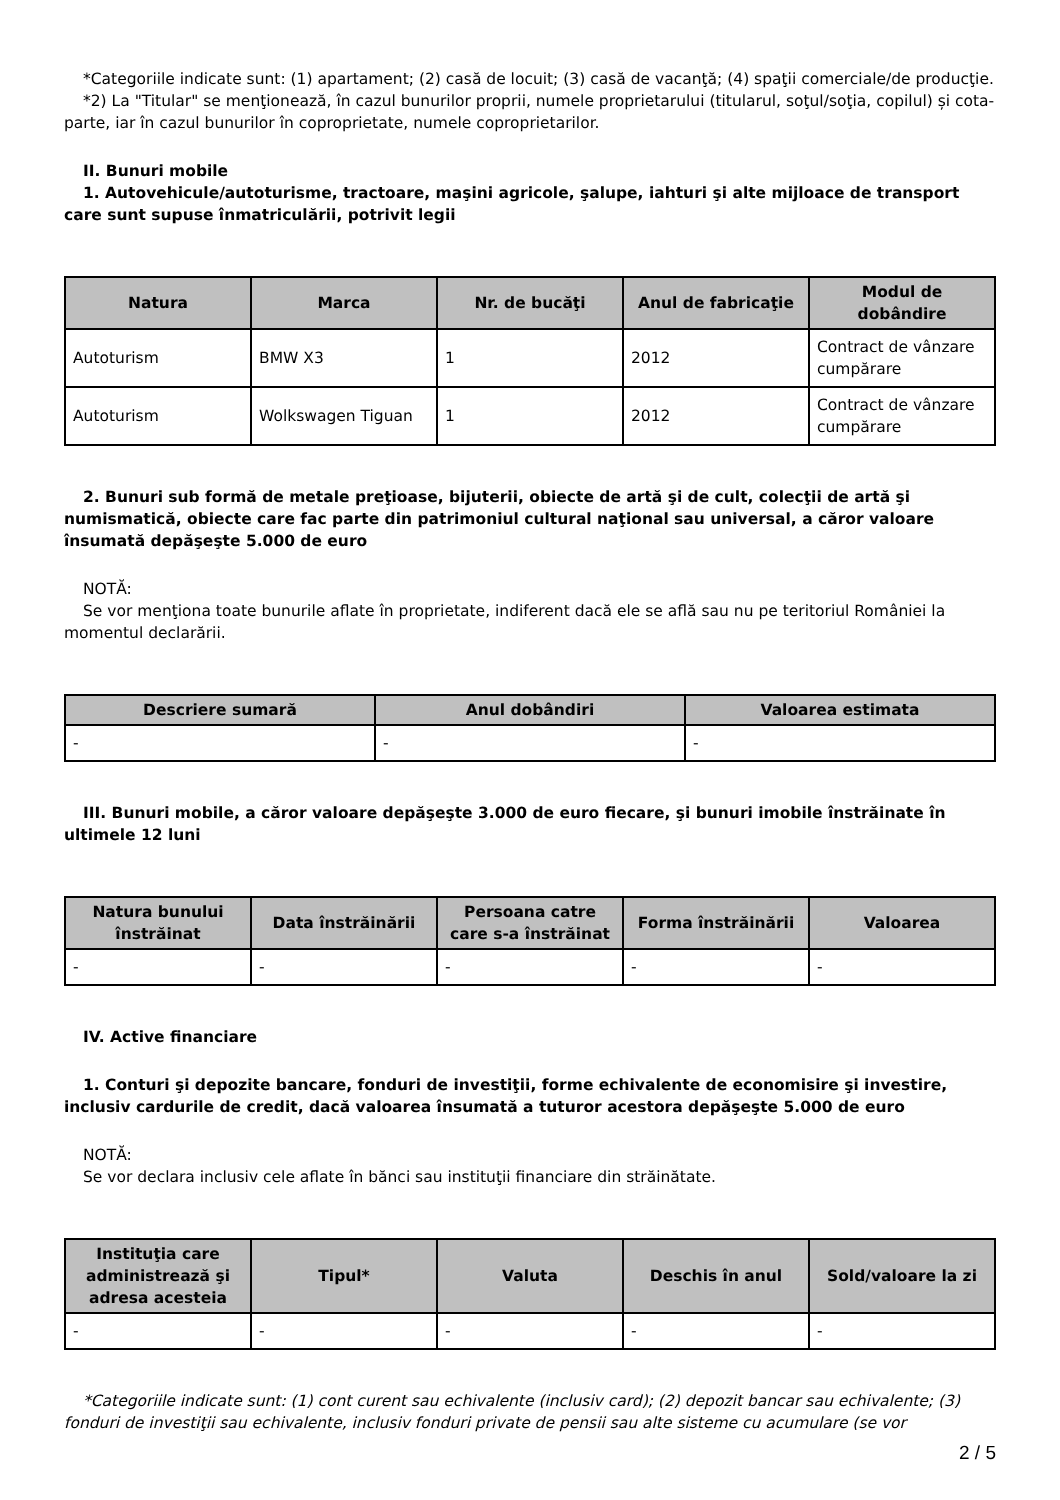*Categoriile indicate sunt: (1) apartament; (2) casă de locuit; (3) casă de vacanţă; (4) spaţii comerciale/de producţie.
*2) La "Titular" se menţionează, în cazul bunurilor proprii, numele proprietarului (titularul, soţul/soţia, copilul) și cota-parte, iar în cazul bunurilor în coproprietate, numele coproprietarilor.
II. Bunuri mobile
1. Autovehicule/autoturisme, tractoare, maşini agricole, şalupe, iahturi şi alte mijloace de transport care sunt supuse înmatriculării, potrivit legii
| Natura | Marca | Nr. de bucăţi | Anul de fabricaţie | Modul de dobândire |
| --- | --- | --- | --- | --- |
| Autoturism | BMW X3 | 1 | 2012 | Contract de vânzare cumpărare |
| Autoturism | Wolkswagen Tiguan | 1 | 2012 | Contract de vânzare cumpărare |
2. Bunuri sub formă de metale preţioase, bijuterii, obiecte de artă şi de cult, colecţii de artă şi numismatică, obiecte care fac parte din patrimoniul cultural naţional sau universal, a căror valoare însumată depăşeşte 5.000 de euro
NOTĂ:
Se vor menţiona toate bunurile aflate în proprietate, indiferent dacă ele se află sau nu pe teritoriul României la momentul declarării.
| Descriere sumară | Anul dobândiri | Valoarea estimata |
| --- | --- | --- |
| - | - | - |
III. Bunuri mobile, a căror valoare depăşeşte 3.000 de euro fiecare, şi bunuri imobile înstrăinate în ultimele 12 luni
| Natura bunului înstrăinat | Data înstrăinării | Persoana catre care s-a înstrăinat | Forma înstrăinării | Valoarea |
| --- | --- | --- | --- | --- |
| - | - | - | - | - |
IV. Active financiare
1. Conturi şi depozite bancare, fonduri de investiţii, forme echivalente de economisire şi investire, inclusiv cardurile de credit, dacă valoarea însumată a tuturor acestora depăşeşte 5.000 de euro
NOTĂ:
Se vor declara inclusiv cele aflate în bănci sau instituţii financiare din străinătate.
| Instituţia care administrează şi adresa acesteia | Tipul* | Valuta | Deschis în anul | Sold/valoare la zi |
| --- | --- | --- | --- | --- |
| - | - | - | - | - |
*Categoriile indicate sunt: (1) cont curent sau echivalente (inclusiv card); (2) depozit bancar sau echivalente; (3) fonduri de investiţii sau echivalente, inclusiv fonduri private de pensii sau alte sisteme cu acumulare (se vor
2 / 5